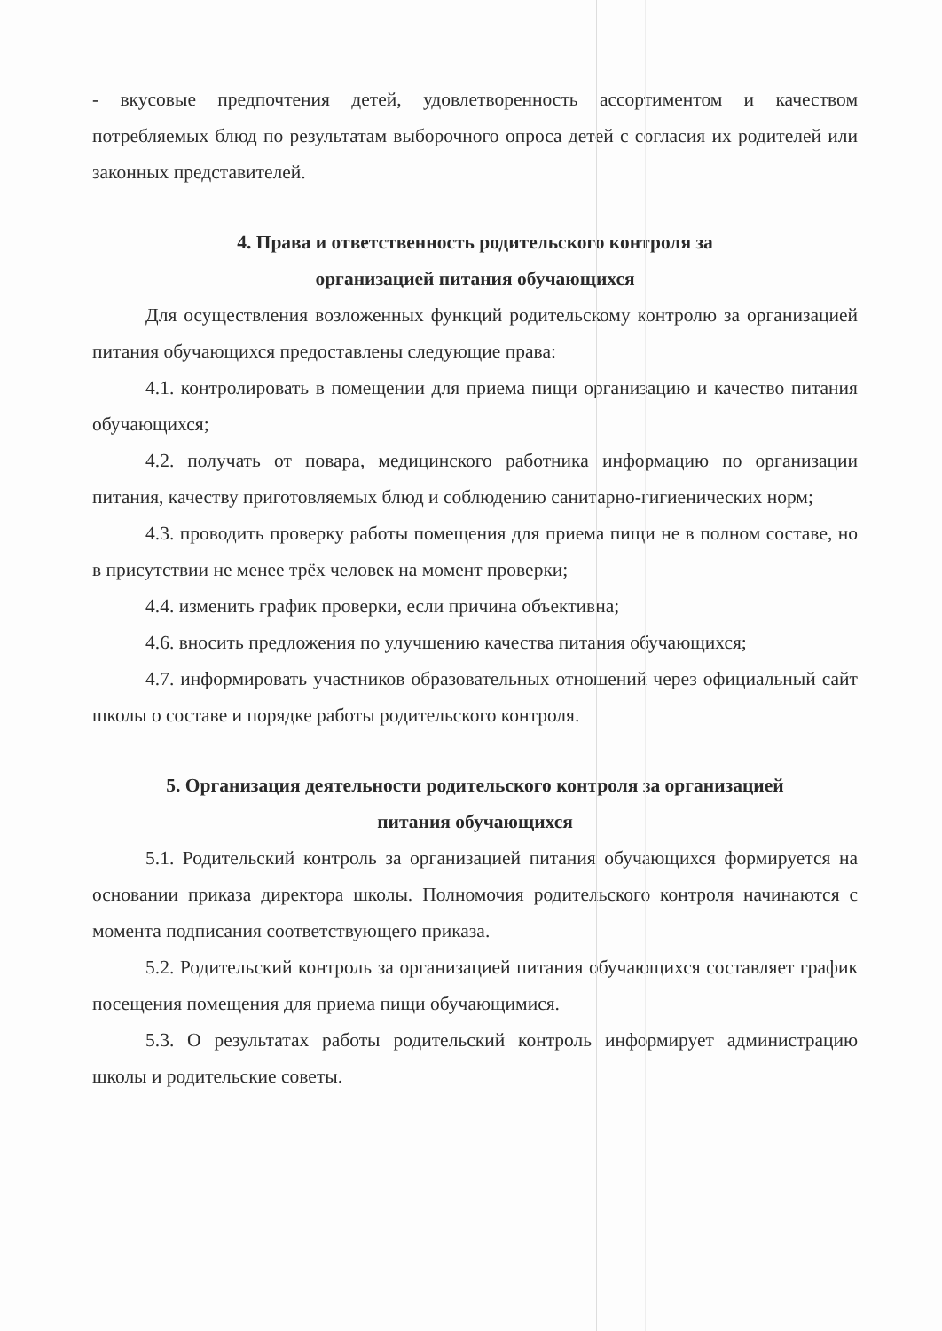- вкусовые предпочтения детей, удовлетворенность ассортиментом и качеством потребляемых блюд по результатам выборочного опроса детей с согласия их родителей или законных представителей.
4. Права и ответственность родительского контроля за
организацией питания обучающихся
Для осуществления возложенных функций родительскому контролю за организацией питания обучающихся предоставлены следующие права:
4.1. контролировать в помещении для приема пищи организацию и качество питания обучающихся;
4.2. получать от повара, медицинского работника информацию по организации питания, качеству приготовляемых блюд и соблюдению санитарно-гигиенических норм;
4.3. проводить проверку работы помещения для приема пищи не в полном составе, но в присутствии не менее трёх человек на момент проверки;
4.4. изменить график проверки, если причина объективна;
4.6. вносить предложения по улучшению качества питания обучающихся;
4.7. информировать участников образовательных отношений через официальный сайт школы о составе и порядке работы родительского контроля.
5. Организация деятельности родительского контроля за организацией
питания обучающихся
5.1. Родительский контроль за организацией питания обучающихся формируется на основании приказа директора школы. Полномочия родительского контроля начинаются с момента подписания соответствующего приказа.
5.2. Родительский контроль за организацией питания обучающихся составляет график посещения помещения для приема пищи обучающимися.
5.3. О результатах работы родительский контроль информирует администрацию школы и родительские советы.